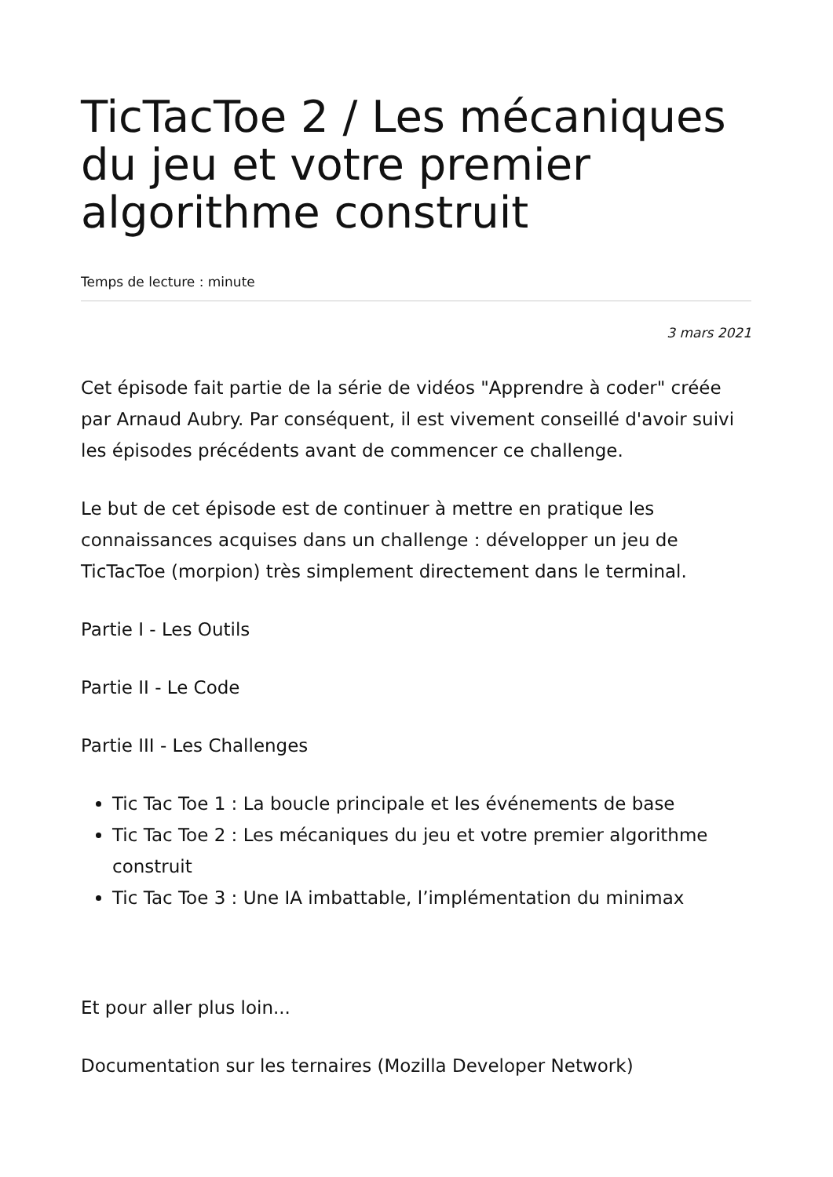TicTacToe 2 / Les mécaniques du jeu et votre premier algorithme construit
Temps de lecture : minute
3 mars 2021
Cet épisode fait partie de la série de vidéos "Apprendre à coder" créée par Arnaud Aubry. Par conséquent, il est vivement conseillé d'avoir suivi les épisodes précédents avant de commencer ce challenge.
Le but de cet épisode est de continuer à mettre en pratique les connaissances acquises dans un challenge : développer un jeu de TicTacToe (morpion) très simplement directement dans le terminal.
Partie I - Les Outils
Partie II - Le Code
Partie III - Les Challenges
Tic Tac Toe 1 : La boucle principale et les événements de base
Tic Tac Toe 2 : Les mécaniques du jeu et votre premier algorithme construit
Tic Tac Toe 3 : Une IA imbattable, l’implémentation du minimax
Et pour aller plus loin...
Documentation sur les ternaires (Mozilla Developer Network)